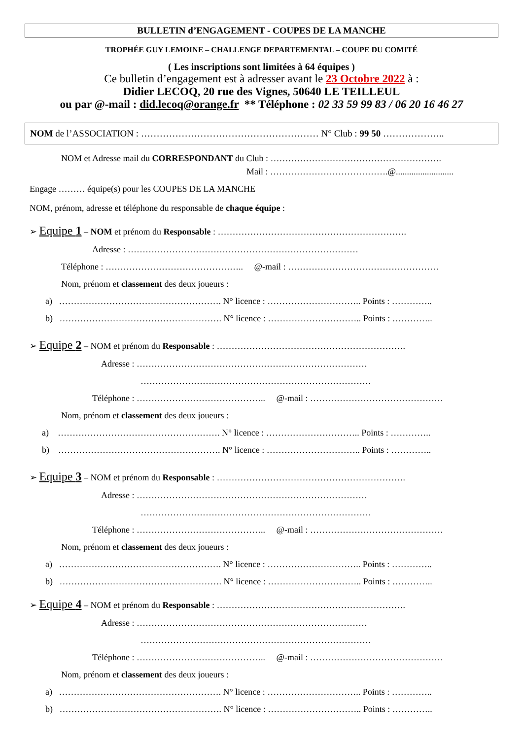BULLETIN d’ENGAGEMENT - COUPES DE LA MANCHE
TROPHÉE GUY LEMOINE – CHALLENGE DEPARTEMENTAL – COUPE DU COMITÉ
( Les inscriptions sont limitées à 64 équipes )
Ce bulletin d’engagement est à adresser avant le 23 Octobre 2022 à :
Didier LECOQ, 20 rue des Vignes, 50640 LE TEILLEUL
ou par @-mail : did.lecoq@orange.fr ** Téléphone : 02 33 59 99 83 / 06 20 16 46 27
NOM de l’ASSOCIATION : ………………………………………………… N° Club : 99 50 ………………..
NOM et Adresse mail du CORRESPONDANT du Club : ………………………………………………….
Mail : ………………………………….@..........................
Engage ……… équipe(s) pour les COUPES DE LA MANCHE
NOM, prénom, adresse et téléphone du responsable de chaque équipe :
➢ Equipe 1 – NOM et prénom du Responsable : ……………………………………………………….
Adresse : ……………………………………………………………………
Téléphone : ……………………………………….. @-mail : ……………………………………………
Nom, prénom et classement des deux joueurs :
a) ………………………………………………. N° licence : ………………………….. Points : …………..
b) ………………………………………………. N° licence : ………………………….. Points : …………..
➢ Equipe 2 – NOM et prénom du Responsable : ……………………………………………………….
Adresse : ……………………………………………………………………
……………………………………………………………………
Téléphone : …………………………………….. @-mail : ………………………………………
Nom, prénom et classement des deux joueurs :
a) ………………………………………………. N° licence : ………………………….. Points : …………..
b) ………………………………………………. N° licence : ………………………….. Points : …………..
➢ Equipe 3 – NOM et prénom du Responsable : ……………………………………………………….
Adresse : ……………………………………………………………………
……………………………………………………………………
Téléphone : …………………………………….. @-mail : ………………………………………
Nom, prénom et classement des deux joueurs :
a) ………………………………………………. N° licence : ………………………….. Points : …………..
b) ………………………………………………. N° licence : ………………………….. Points : …………..
➢ Equipe 4 – NOM et prénom du Responsable : ……………………………………………………….
Adresse : ……………………………………………………………………
……………………………………………………………………
Téléphone : …………………………………….. @-mail : ………………………………………
Nom, prénom et classement des deux joueurs :
a) ………………………………………………. N° licence : ………………………….. Points : …………..
b) ………………………………………………. N° licence : ………………………….. Points : …………..